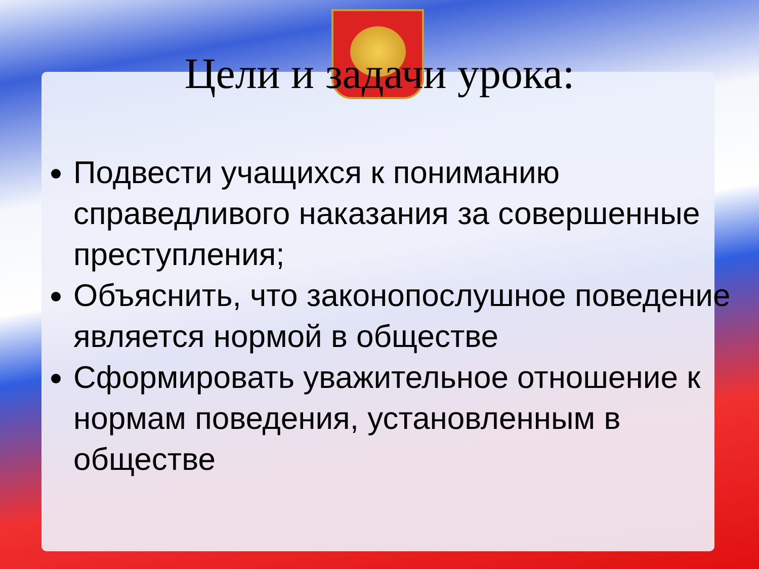Цели и задачи урока:
Подвести учащихся к пониманию справедливого наказания за совершенные преступления;
Объяснить, что законопослушное поведение является нормой в обществе
Сформировать уважительное отношение к нормам поведения, установленным в обществе